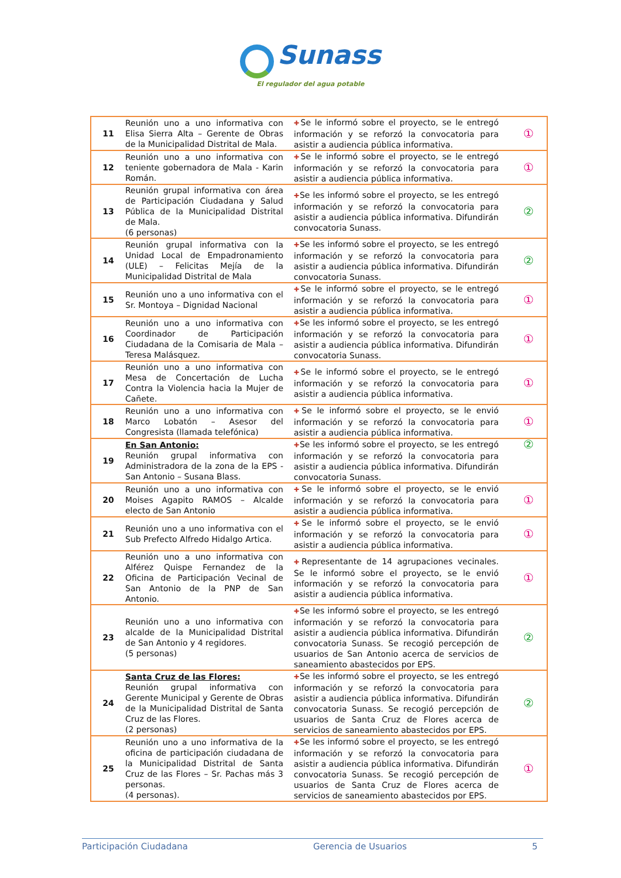Sunass
El regulador del agua potable
| 11 | Reunión uno a uno informativa con Elisa Sierra Alta – Gerente de Obras de la Municipalidad Distrital de Mala. | ✚ Se le informó sobre el proyecto, se le entregó información y se reforzó la convocatoria para asistir a audiencia pública informativa. | ① |
| 12 | Reunión uno a uno informativa con teniente gobernadora de Mala - Karin Román. | ✚ Se le informó sobre el proyecto, se le entregó información y se reforzó la convocatoria para asistir a audiencia pública informativa. | ① |
| 13 | Reunión grupal informativa con área de Participación Ciudadana y Salud Pública de la Municipalidad Distrital de Mala. (6 personas) | ✚ Se les informó sobre el proyecto, se les entregó información y se reforzó la convocatoria para asistir a audiencia pública informativa. Difundirán convocatoria Sunass. | ② |
| 14 | Reunión grupal informativa con la Unidad Local de Empadronamiento (ULE) – Felicitas Mejía de la Municipalidad Distrital de Mala | ✚ Se les informó sobre el proyecto, se les entregó información y se reforzó la convocatoria para asistir a audiencia pública informativa. Difundirán convocatoria Sunass. | ② |
| 15 | Reunión uno a uno informativa con el Sr. Montoya – Dignidad Nacional | ✚ Se le informó sobre el proyecto, se le entregó información y se reforzó la convocatoria para asistir a audiencia pública informativa. | ① |
| 16 | Reunión uno a uno informativa con Coordinador de Participación Ciudadana de la Comisaria de Mala – Teresa Malásquez. | ✚ Se les informó sobre el proyecto, se les entregó información y se reforzó la convocatoria para asistir a audiencia pública informativa. Difundirán convocatoria Sunass. | ① |
| 17 | Reunión uno a uno informativa con Mesa de Concertación de Lucha Contra la Violencia hacia la Mujer de Cañete. | ✚ Se le informó sobre el proyecto, se le entregó información y se reforzó la convocatoria para asistir a audiencia pública informativa. | ① |
| 18 | Reunión uno a uno informativa con Marco Lobatón – Asesor del Congresista (llamada telefónica) | ✚ Se le informó sobre el proyecto, se le envió información y se reforzó la convocatoria para asistir a audiencia pública informativa. | ① |
| 19 | En San Antonio: Reunión grupal informativa con Administradora de la zona de la EPS - San Antonio – Susana Blass. | ✚ Se les informó sobre el proyecto, se les entregó información y se reforzó la convocatoria para asistir a audiencia pública informativa. Difundirán convocatoria Sunass. | ② |
| 20 | Reunión uno a uno informativa con Moises Agapito RAMOS – Alcalde electo de San Antonio | ✚ Se le informó sobre el proyecto, se le envió información y se reforzó la convocatoria para asistir a audiencia pública informativa. | ① |
| 21 | Reunión uno a uno informativa con el Sub Prefecto Alfredo Hidalgo Artica. | ✚ Se le informó sobre el proyecto, se le envió información y se reforzó la convocatoria para asistir a audiencia pública informativa. | ① |
| 22 | Reunión uno a uno informativa con Alférez Quispe Fernandez de la Oficina de Participación Vecinal de San Antonio de la PNP de San Antonio. | ✚ Representante de 14 agrupaciones vecinales. Se le informó sobre el proyecto, se le envió información y se reforzó la convocatoria para asistir a audiencia pública informativa. | ① |
| 23 | Reunión uno a uno informativa con alcalde de la Municipalidad Distrital de San Antonio y 4 regidores. (5 personas) | ✚ Se les informó sobre el proyecto, se les entregó información y se reforzó la convocatoria para asistir a audiencia pública informativa. Difundirán convocatoria Sunass. Se recogió percepción de usuarios de San Antonio acerca de servicios de saneamiento abastecidos por EPS. | ② |
| 24 | Santa Cruz de las Flores: Reunión grupal informativa con Gerente Municipal y Gerente de Obras de la Municipalidad Distrital de Santa Cruz de las Flores. (2 personas) | ✚ Se les informó sobre el proyecto, se les entregó información y se reforzó la convocatoria para asistir a audiencia pública informativa. Difundirán convocatoria Sunass. Se recogió percepción de usuarios de Santa Cruz de Flores acerca de servicios de saneamiento abastecidos por EPS. | ② |
| 25 | Reunión uno a uno informativa de la oficina de participación ciudadana de la Municipalidad Distrital de Santa Cruz de las Flores – Sr. Pachas más 3 personas. (4 personas). | ✚ Se les informó sobre el proyecto, se les entregó información y se reforzó la convocatoria para asistir a audiencia pública informativa. Difundirán convocatoria Sunass. Se recogió percepción de usuarios de Santa Cruz de Flores acerca de servicios de saneamiento abastecidos por EPS. | ① |
Participación Ciudadana Gerencia de Usuarios 5